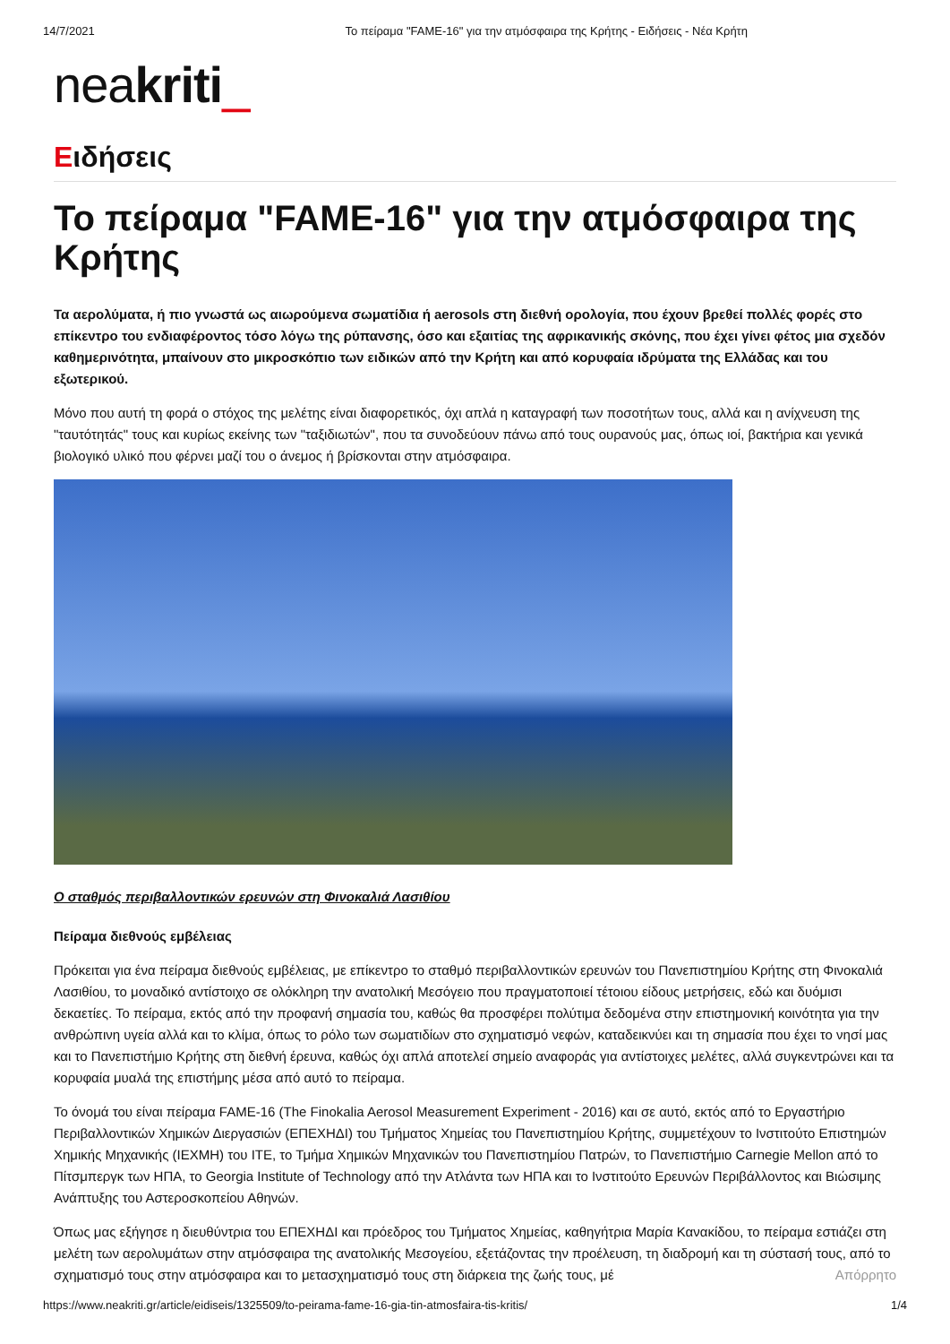14/7/2021 Το πείραμα "FAME-16" για την ατμόσφαιρα της Κρήτης - Ειδήσεις - Νέα Κρήτη
neakriti_
Ειδήσεις
Το πείραμα "FAME-16" για την ατμόσφαιρα της Κρήτης
Τα αερολύματα, ή πιο γνωστά ως αιωρούμενα σωματίδια ή aerosols στη διεθνή ορολογία, που έχουν βρεθεί πολλές φορές στο επίκεντρο του ενδιαφέροντος τόσο λόγω της ρύπανσης, όσο και εξαιτίας της αφρικανικής σκόνης, που έχει γίνει φέτος μια σχεδόν καθημερινότητα, μπαίνουν στο μικροσκόπιο των ειδικών από την Κρήτη και από κορυφαία ιδρύματα της Ελλάδας και του εξωτερικού.
Μόνο που αυτή τη φορά ο στόχος της μελέτης είναι διαφορετικός, όχι απλά η καταγραφή των ποσοτήτων τους, αλλά και η ανίχνευση της "ταυτότητάς" τους και κυρίως εκείνης των "ταξιδιωτών", που τα συνοδεύουν πάνω από τους ουρανούς μας, όπως ιοί, βακτήρια και γενικά βιολογικό υλικό που φέρνει μαζί του ο άνεμος ή βρίσκονται στην ατμόσφαιρα.
Ο σταθμός περιβαλλοντικών ερευνών στη Φινοκαλιά Λασιθίου
Πείραμα διεθνούς εμβέλειας
Πρόκειται για ένα πείραμα διεθνούς εμβέλειας, με επίκεντρο το σταθμό περιβαλλοντικών ερευνών του Πανεπιστημίου Κρήτης στη Φινοκαλιά Λασιθίου, το μοναδικό αντίστοιχο σε ολόκληρη την ανατολική Μεσόγειο που πραγματοποιεί τέτοιου είδους μετρήσεις, εδώ και δυόμισι δεκαετίες. Το πείραμα, εκτός από την προφανή σημασία του, καθώς θα προσφέρει πολύτιμα δεδομένα στην επιστημονική κοινότητα για την ανθρώπινη υγεία αλλά και το κλίμα, όπως το ρόλο των σωματιδίων στο σχηματισμό νεφών, καταδεικνύει και τη σημασία που έχει το νησί μας και το Πανεπιστήμιο Κρήτης στη διεθνή έρευνα, καθώς όχι απλά αποτελεί σημείο αναφοράς για αντίστοιχες μελέτες, αλλά συγκεντρώνει και τα κορυφαία μυαλά της επιστήμης μέσα από αυτό το πείραμα.
Το όνομά του είναι πείραμα FAME-16 (The Finokalia Aerosol Measurement Experiment - 2016) και σε αυτό, εκτός από το Εργαστήριο Περιβαλλοντικών Χημικών Διεργασιών (ΕΠΕΧΗΔΙ) του Τμήματος Χημείας του Πανεπιστημίου Κρήτης, συμμετέχουν το Ινστιτούτο Επιστημών Χημικής Μηχανικής (ΙΕΧΜΗ) του ΙΤΕ, το Τμήμα Χημικών Μηχανικών του Πανεπιστημίου Πατρών, το Πανεπιστήμιο Carnegie Mellon από το Πίτσμπεργκ των ΗΠΑ, το Georgia Institute of Technology από την Ατλάντα των ΗΠΑ και το Ινστιτούτο Ερευνών Περιβάλλοντος και Βιώσιμης Ανάπτυξης του Αστεροσκοπείου Αθηνών.
Όπως μας εξήγησε η διευθύντρια του ΕΠΕΧΗΔΙ και πρόεδρος του Τμήματος Χημείας, καθηγήτρια Μαρία Κανακίδου, το πείραμα εστιάζει στη μελέτη των αερολυμάτων στην ατμόσφαιρα της ανατολικής Μεσογείου, εξετάζοντας την προέλευση, τη διαδρομή και τη σύστασή τους, από το σχηματισμό τους στην ατμόσφαιρα και το μετασχηματισμό τους στη διάρκεια της ζωής τους, μέ Απόρρητο
https://www.neakriti.gr/article/eidiseis/1325509/to-peirama-fame-16-gia-tin-atmosfaira-tis-kritis/ 1/4